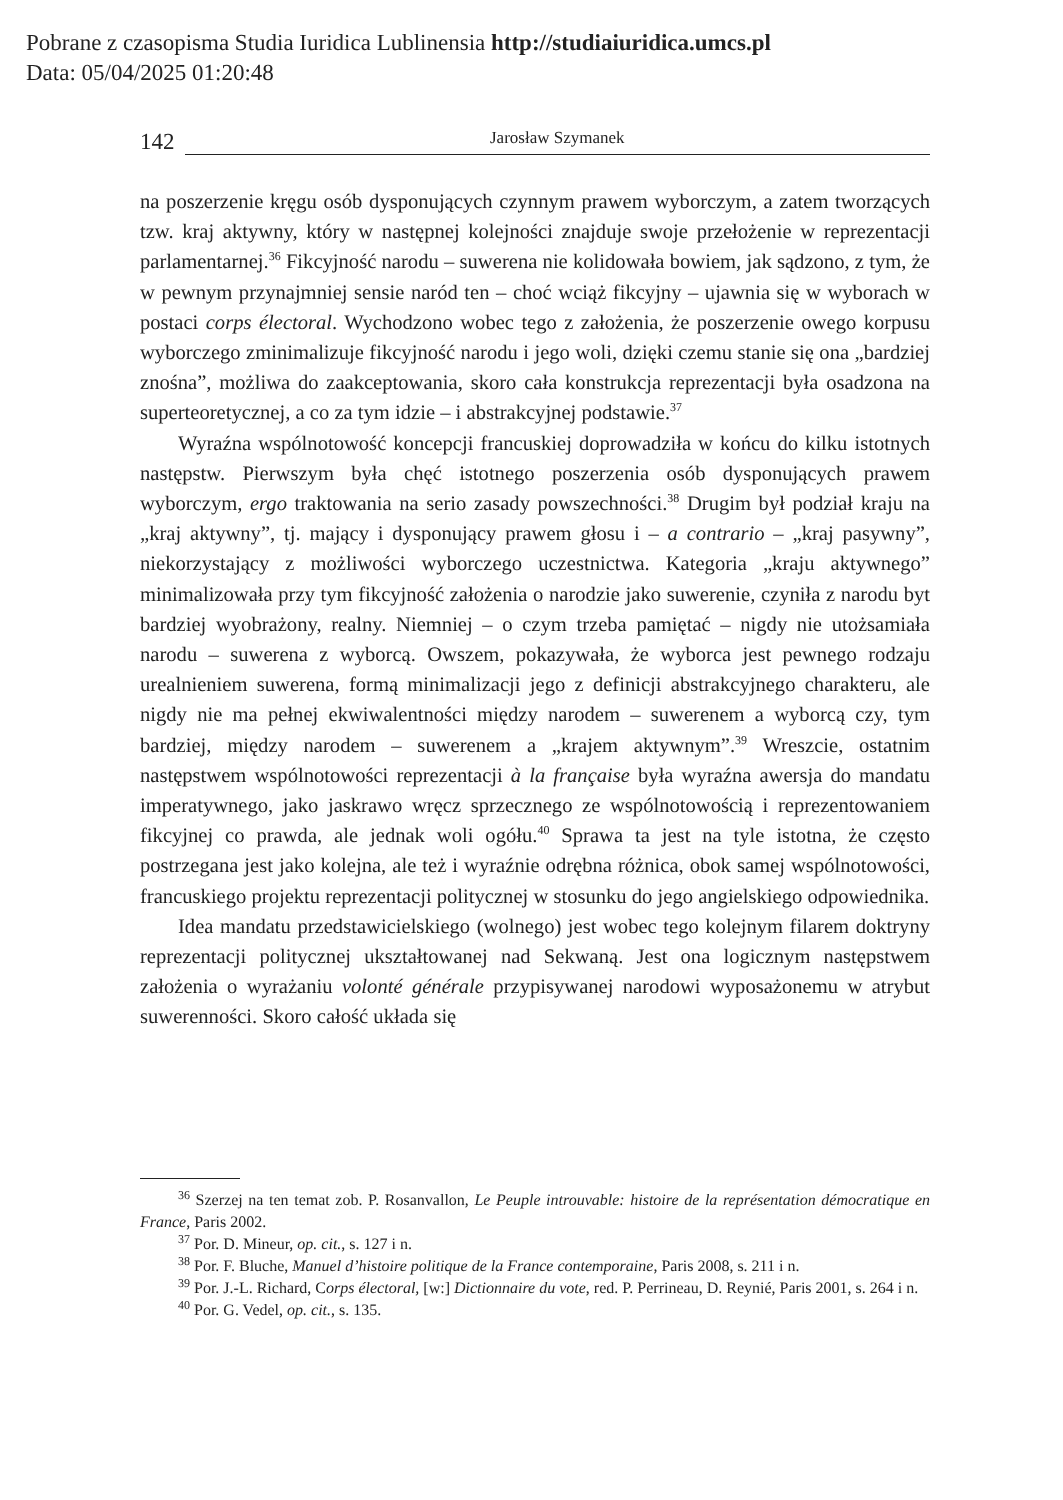Pobrane z czasopisma Studia Iuridica Lublinensia http://studiaiuridica.umcs.pl
Data: 05/04/2025 01:20:48
142 Jarosław Szymanek
na poszerzenie kręgu osób dysponujących czynnym prawem wyborczym, a zatem tworzących tzw. kraj aktywny, który w następnej kolejności znajduje swoje przełożenie w reprezentacji parlamentarnej.<sup>36</sup> Fikcyjność narodu – suwerena nie kolidowała bowiem, jak sądzono, z tym, że w pewnym przynajmniej sensie naród ten – choć wciąż fikcyjny – ujawnia się w wyborach w postaci corps électoral. Wychodzono wobec tego z założenia, że poszerzenie owego korpusu wyborczego zminimalizuje fikcyjność narodu i jego woli, dzięki czemu stanie się ona „bardziej znośna”, możliwa do zaakceptowania, skoro cała konstrukcja reprezentacji była osadzona na superteoretycznej, a co za tym idzie – i abstrakcyjnej podstawie.<sup>37</sup>
Wyraźna wspólnotowość koncepcji francuskiej doprowadziła w końcu do kilku istotnych następstw. Pierwszym była chęć istotnego poszerzenia osób dysponujących prawem wyborczym, ergo traktowania na serio zasady powszechności.<sup>38</sup> Drugim był podział kraju na „kraj aktywny”, tj. mający i dysponujący prawem głosu i – a contrario – „kraj pasywny”, niekorzystający z możliwości wyborczego uczestnictwa. Kategoria „kraju aktywnego” minimalizowała przy tym fikcyjność założenia o narodzie jako suwerenie, czyniła z narodu byt bardziej wyobrażony, realny. Niemniej – o czym trzeba pamiętać – nigdy nie utożsamiała narodu – suwerena z wyborcą. Owszem, pokazywała, że wyborca jest pewnego rodzaju urealnieniem suwerena, formą minimalizacji jego z definicji abstrakcyjnego charakteru, ale nigdy nie ma pełnej ekwiwalentności między narodem – suwerenem a wyborcą czy, tym bardziej, między narodem – suwerenem a „krajem aktywnym”.<sup>39</sup> Wreszcie, ostatnim następstwem wspólnotowości reprezentacji à la française była wyraźna awersja do mandatu imperatywnego, jako jaskrawo wręcz sprzecznego ze wspólnotowością i reprezentowaniem fikcyjnej co prawda, ale jednak woli ogółu.<sup>40</sup> Sprawa ta jest na tyle istotna, że często postrzegana jest jako kolejna, ale też i wyraźnie odrębna różnica, obok samej wspólnotowości, francuskiego projektu reprezentacji politycznej w stosunku do jego angielskiego odpowiednika.
Idea mandatu przedstawicielskiego (wolnego) jest wobec tego kolejnym filarem doktryny reprezentacji politycznej ukształtowanej nad Sekwaną. Jest ona logicznym następstwem założenia o wyrażaniu volonté générale przypisywanej narodowi wyposażonemu w atrybut suwerenności. Skoro całość układa się
<sup>36</sup> Szerzej na ten temat zob. P. Rosanvallon, Le Peuple introuvable: histoire de la représentation démocratique en France, Paris 2002.
<sup>37</sup> Por. D. Mineur, op. cit., s. 127 i n.
<sup>38</sup> Por. F. Bluche, Manuel d’histoire politique de la France contemporaine, Paris 2008, s. 211 i n.
<sup>39</sup> Por. J.-L. Richard, Corps électoral, [w:] Dictionnaire du vote, red. P. Perrineau, D. Reynié, Paris 2001, s. 264 i n.
<sup>40</sup> Por. G. Vedel, op. cit., s. 135.